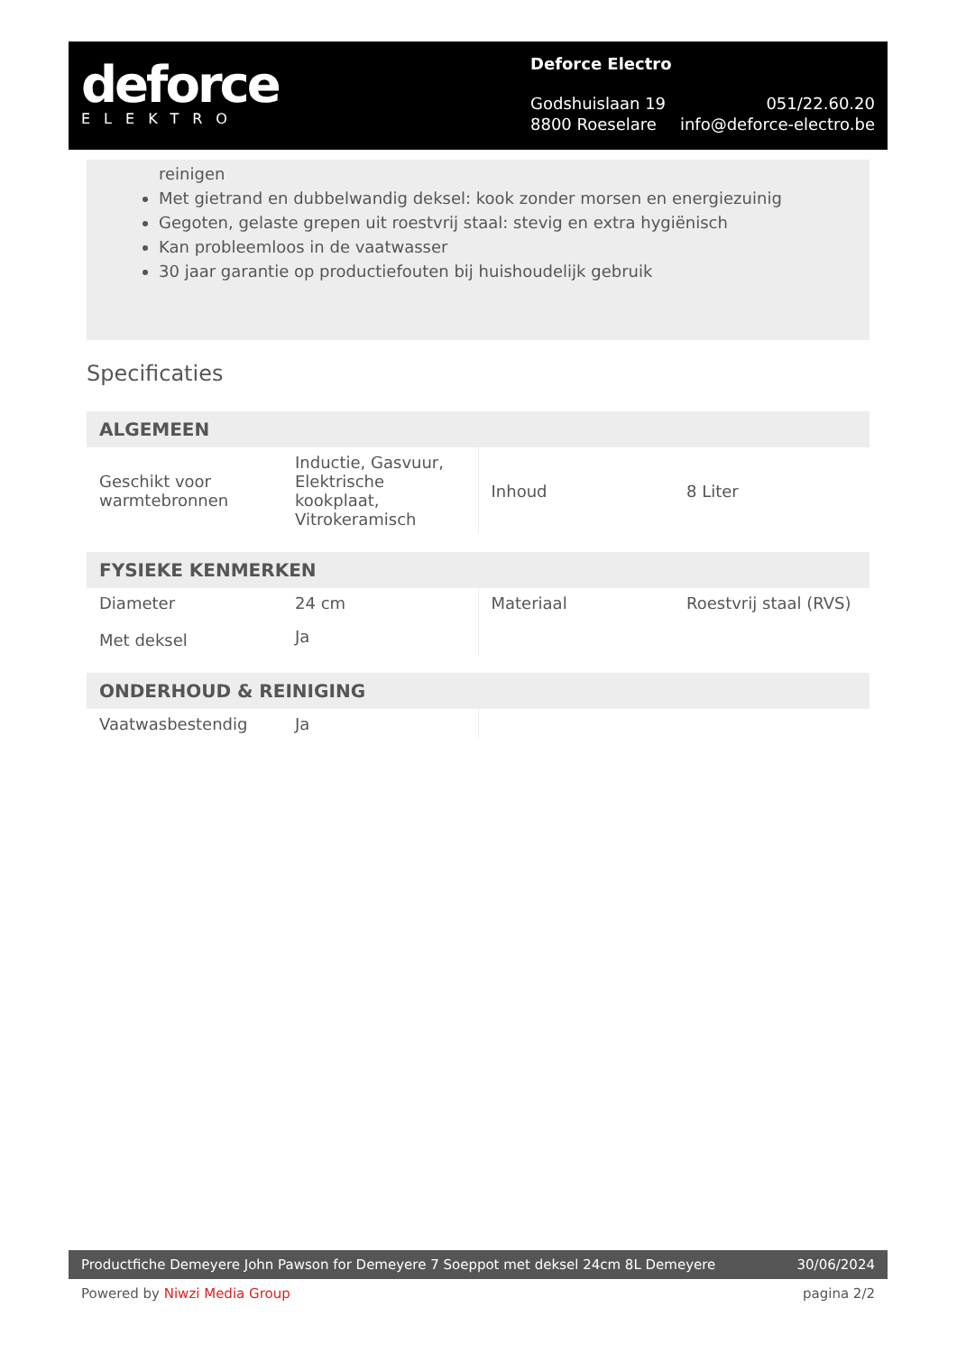deforce
ELEKTRO
Deforce Electro
Godshuislaan 19 051/22.60.20
8800 Roeselare info@deforce-electro.be
reinigen
Met gietrand en dubbelwandig deksel: kook zonder morsen en energiezuinig
Gegoten, gelaste grepen uit roestvrij staal: stevig en extra hygiënisch
Kan probleemloos in de vaatwasser
30 jaar garantie op productiefouten bij huishoudelijk gebruik
Specificaties
ALGEMEEN
| Geschikt voor warmtebronnen | Inductie, Gasvuur, Elektrische kookplaat, Vitrokeramisch | Inhoud | 8 Liter |
FYSIEKE KENMERKEN
| Diameter | 24 cm | Materiaal | Roestvrij staal (RVS) |
| Met deksel | Ja | | |
ONDERHOUD & REINIGING
| Vaatwasbestendig | Ja | | |
Productfiche Demeyere John Pawson for Demeyere 7 Soeppot met deksel 24cm 8L Demeyere 30/06/2024
Powered by Niwzi Media Group pagina 2/2